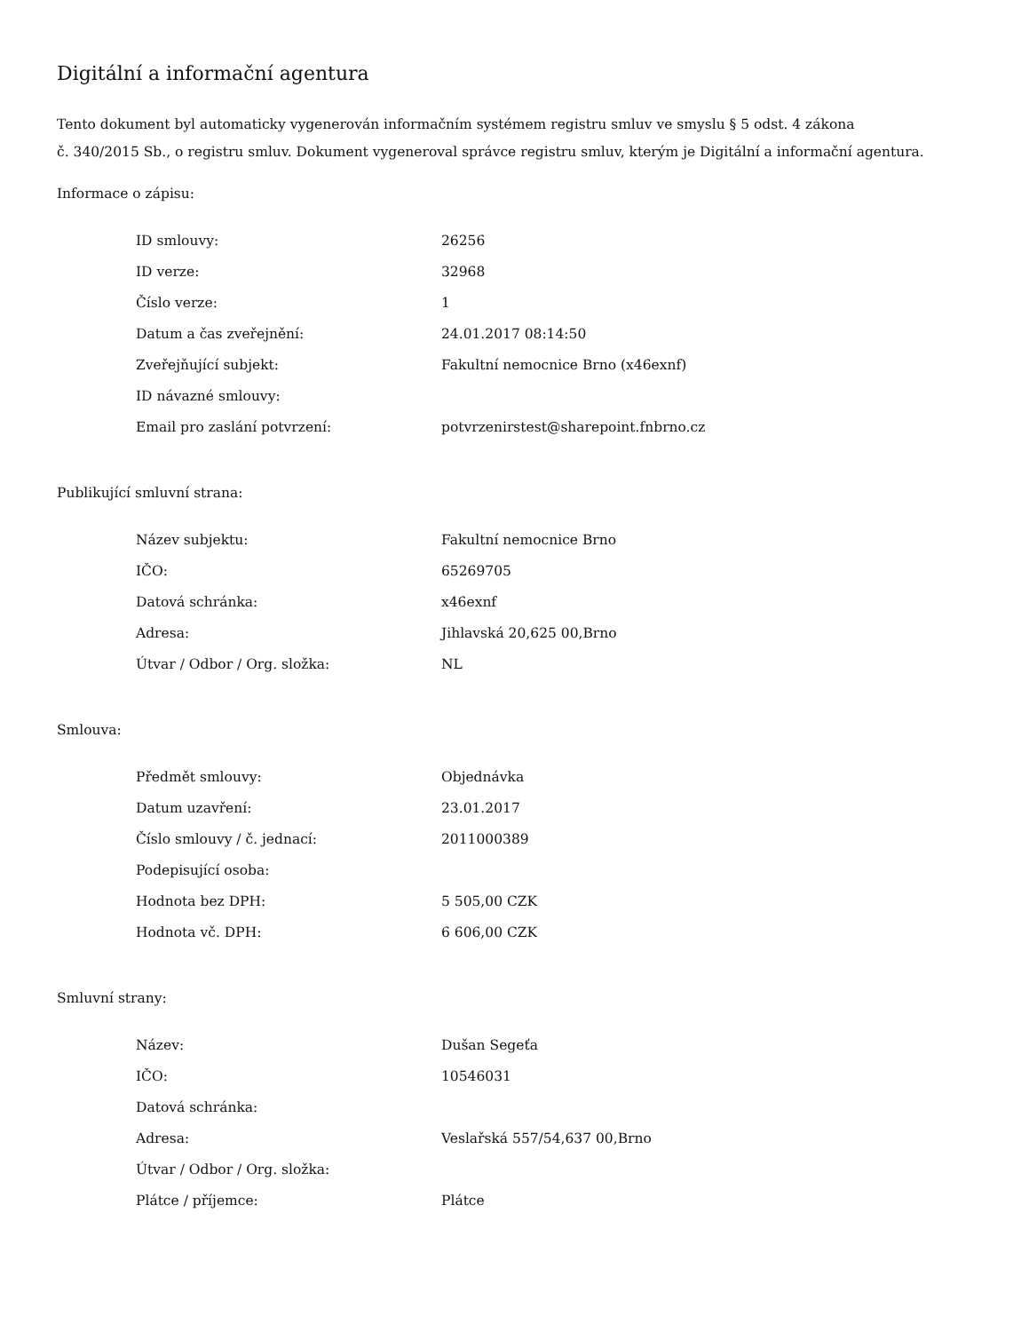Digitální a informační agentura
Tento dokument byl automaticky vygenerován informačním systémem registru smluv ve smyslu § 5 odst. 4 zákona
č. 340/2015 Sb., o registru smluv. Dokument vygeneroval správce registru smluv, kterým je Digitální a informační agentura.
Informace o zápisu:
| ID smlouvy: | 26256 |
| ID verze: | 32968 |
| Číslo verze: | 1 |
| Datum a čas zveřejnění: | 24.01.2017 08:14:50 |
| Zveřejňující subjekt: | Fakultní nemocnice Brno (x46exnf) |
| ID návazné smlouvy: | |
| Email pro zaslání potvrzení: | potvrzenirstest@sharepoint.fnbrno.cz |
Publikující smluvní strana:
| Název subjektu: | Fakultní nemocnice Brno |
| IČO: | 65269705 |
| Datová schránka: | x46exnf |
| Adresa: | Jihlavská 20,625 00,Brno |
| Útvar / Odbor / Org. složka: | NL |
Smlouva:
| Předmět smlouvy: | Objednávka |
| Datum uzavření: | 23.01.2017 |
| Číslo smlouvy / č. jednací: | 2011000389 |
| Podepisující osoba: | |
| Hodnota bez DPH: | 5 505,00 CZK |
| Hodnota vč. DPH: | 6 606,00 CZK |
Smluvní strany:
| Název: | Dušan Segeťa |
| IČO: | 10546031 |
| Datová schránka: | |
| Adresa: | Veslařská 557/54,637 00,Brno |
| Útvar / Odbor / Org. složka: | |
| Plátce / příjemce: | Plátce |